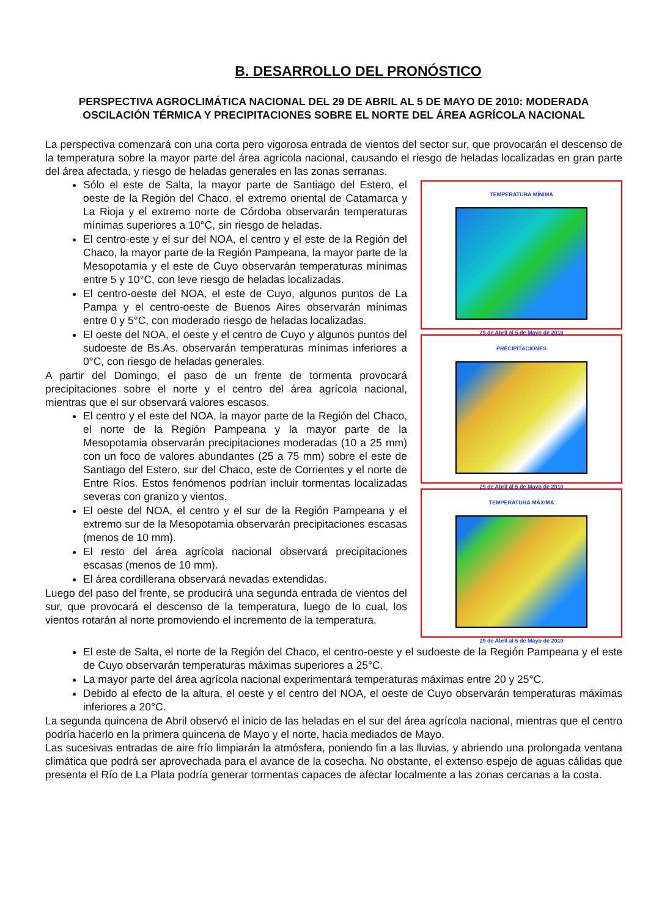B. DESARROLLO DEL PRONÓSTICO
PERSPECTIVA AGROCLIMÁTICA NACIONAL DEL 29 DE ABRIL AL 5 DE MAYO DE 2010: MODERADA OSCILACIÓN TÉRMICA Y PRECIPITACIONES SOBRE EL NORTE DEL ÁREA AGRÍCOLA NACIONAL
La perspectiva comenzará con una corta pero vigorosa entrada de vientos del sector sur, que provocarán el descenso de la temperatura sobre la mayor parte del área agrícola nacional, causando el riesgo de heladas localizadas en gran parte del área afectada, y riesgo de heladas generales en las zonas serranas.
TEMPERATURA MÍNIMA
29 de Abril al 5 de Mayo de 2010
PRECIPITACIONES
29 de Abril al 5 de Mayo de 2010
TEMPERATURA MÁXIMA
29 de Abril al 5 de Mayo de 2010
Sólo el este de Salta, la mayor parte de Santiago del Estero, el oeste de la Región del Chaco, el extremo oriental de Catamarca y La Rioja y el extremo norte de Córdoba observarán temperaturas mínimas superiores a 10°C, sin riesgo de heladas.
El centro-este y el sur del NOA, el centro y el este de la Región del Chaco, la mayor parte de la Región Pampeana, la mayor parte de la Mesopotamia y el este de Cuyo observarán temperaturas mínimas entre 5 y 10°C, con leve riesgo de heladas localizadas.
El centro-oeste del NOA, el este de Cuyo, algunos puntos de La Pampa y el centro-oeste de Buenos Aires observarán mínimas entre 0 y 5°C, con moderado riesgo de heladas localizadas.
El oeste del NOA, el oeste y el centro de Cuyo y algunos puntos del sudoeste de Bs.As. observarán temperaturas mínimas inferiores a 0°C, con riesgo de heladas generales.
A partir del Domingo, el paso de un frente de tormenta provocará precipitaciones sobre el norte y el centro del área agrícola nacional, mientras que el sur observará valores escasos.
El centro y el este del NOA, la mayor parte de la Región del Chaco, el norte de la Región Pampeana y la mayor parte de la Mesopotamia observarán precipitaciones moderadas (10 a 25 mm) con un foco de valores abundantes (25 a 75 mm) sobre el este de Santiago del Estero, sur del Chaco, este de Corrientes y el norte de Entre Ríos. Estos fenómenos podrían incluir tormentas localizadas severas con granizo y vientos.
El oeste del NOA, el centro y el sur de la Región Pampeana y el extremo sur de la Mesopotamia observarán precipitaciones escasas (menos de 10 mm).
El resto del área agrícola nacional observará precipitaciones escasas (menos de 10 mm).
El área cordillerana observará nevadas extendidas.
Luego del paso del frente, se producirá una segunda entrada de vientos del sur, que provocará el descenso de la temperatura, luego de lo cual, los vientos rotarán al norte promoviendo el incremento de la temperatura.
El este de Salta, el norte de la Región del Chaco, el centro-oeste y el sudoeste de la Región Pampeana y el este de Cuyo observarán temperaturas máximas superiores a 25°C.
La mayor parte del área agrícola nacional experimentará temperaturas máximas entre 20 y 25°C.
Debido al efecto de la altura, el oeste y el centro del NOA, el oeste de Cuyo observarán temperaturas máximas inferiores a 20°C.
La segunda quincena de Abril observó el inicio de las heladas en el sur del área agrícola nacional, mientras que el centro podría hacerlo en la primera quincena de Mayo y el norte, hacia mediados de Mayo.
Las sucesivas entradas de aire frío limpiarán la atmósfera, poniendo fin a las lluvias, y abriendo una prolongada ventana climática que podrá ser aprovechada para el avance de la cosecha. No obstante, el extenso espejo de aguas cálidas que presenta el Río de La Plata podría generar tormentas capaces de afectar localmente a las zonas cercanas a la costa.